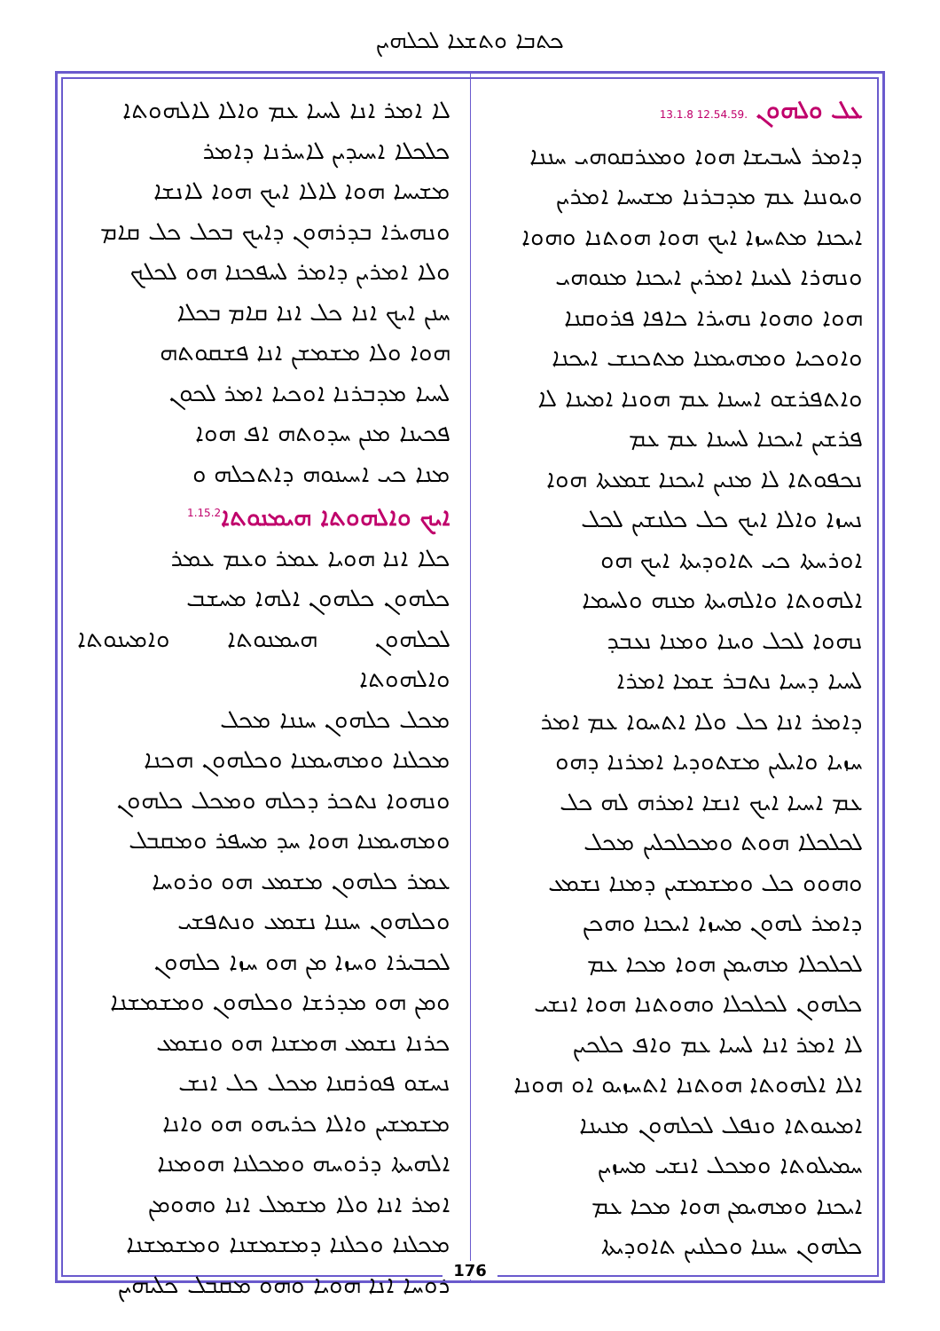ܟܬܒܐ ܘܬܫܥܐ ܠܟܠܗܝܢ
ܥܠ ܘܠܗܘܢ .12.54.59 13.1.8
ܕܐܡܪ ܠܚܒܝܫܐ ܗܘܐ ܘܡܥܪܩܘܗܝ ܚܢܢܐ
ܘܝܘܢܢܐ ܥܡ ܡܕܒܪܢܐ ܡܫܝܚܐ ܐܡܪܝܢ
ܐܝܟܢܐ ܡܬܚܙܐ ܐܝܟ ܗܘܐ ܗܘܬܢܐ ܘܗܘܐ
ܘܢܗܪܐ ܠܥܝܢܐ ܐܡܪܝܢ ܐܝܟܢܐ ܡܢܘܗܝ
ܗܘܐ ܘܗܘܐ ܢܗܝܪܐ ܟܐܦܐ ܦܪܘܩܢܐ
ܘܐܘܟܝܐ ܘܡܗܝܡܢܐ ܡܬܟܢܫ ܐܝܟܢܐ
ܘܐܬܦܪܫܘ ܐܚܝܢܐ ܥܡ ܗܘܢܐ ܐܡܝܢܐ ܠܐ
ܦܪܫܝܢ ܐܝܟܢܐ ܠܚܝܢܐ ܥܡ ܥܡ
ܢܟܦܘܬܐ ܠܐ ܡܢܝܢ ܐܝܟܢܐ ܫܡܥܬܐ ܗܘܐ
ܢܚܙܐ ܘܐܠܐ ܐܝܟ ܟܠ ܟܠܢܫܝܢ ܠܟܠ
ܐܘܪܚܬܐ ܟܝ ܬܐܘܕܝܬܐ ܐܝܟ ܗܘ
ܐܠܗܘܬܐ ܘܐܠܗܝܬܐ ܡܢܗ ܘܠܚܡܐ
ܢܗܘܐ ܠܟܠ ܘܝܢܐ ܘܡܢܐ ܢܥܒܕ
ܠܚܝܐ ܕܚܝܐ ܢܬܒܪ ܫܡܐ ܐܡܪܐ
ܕܐܡܪ ܐܢܐ ܟܠ ܘܠܐ ܐܬܚܘܐ ܥܡ ܐܡܪ
ܚܙܝܐ ܘܐܝܠܝܢ ܡܫܬܘܕܝܐ ܐܡܪܢܐ ܕܗܘ
ܥܡ ܐܚܝܐ ܐܝܟ ܐܢܫܐ ܐܡܪܗ ܠܗ ܟܠ
ܠܟܠܟܠܐ ܗܘܬ ܘܡܟܠܟܠܝܢ ܡܟܠ
ܘܗܘܘ ܟܠ ܘܡܫܡܫܝܢ ܕܡܢܐ ܢܫܡܥ
ܕܐܡܪ ܠܗܘܢ ܡܚܙܐ ܐܝܟܢܐ ܘܗܟܢ
ܠܟܠܟܠܐ ܡܗܝܡܢ ܗܘܐ ܡܟܐ ܥܡ
ܟܠܗܘܢ ܠܟܠܟܠܐ ܘܗܘܬܢܐ ܗܘܐ ܐܢܫܝ
ܠܐ ܐܡܪ ܐܢܐ ܠܚܝܐ ܥܡ ܘܐܦ ܟܠܟܝܢ
ܐܠܐ ܐܠܗܘܬܐ ܗܘܬܢܐ ܐܬܚܙܝܘ ܐܘ ܗܘܢܐ
ܐܡܝܢܘܬܐ ܘܢܦܠ ܠܟܠܗܘܢ ܡܢܝܢܐ
ܚܡܝܠܘܬܐ ܘܡܟܠ ܐܢܫܝ ܡܚܙܝܢ
ܐܝܟܢܐ ܘܡܗܝܡܢ ܗܘܐ ܡܟܐ ܥܡ
ܟܠܗܘܢ ܚܢܢܐ ܘܟܠܢܝܢ ܬܐܘܕܝܬܐ
ܠܐ ܐܡܪ ܐܢܐ ܠܚܝܐ ܥܡ ܘܐܠܐ ܠܐܠܗܘܬܐ
ܟܠܟܠܐ ܐܚܝܕܝܢ ܠܐܚܪܢܐ ܕܐܡܪ
ܡܫܝܚܐ ܗܘܐ ܠܐܠܐ ܐܝܟ ܗܘܐ ܠܐܢܫܐ
ܘܢܗܝܪܐ ܒܕܪܗܘܢ ܕܐܝܟ ܒܟܠ ܟܠ ܩܐܡ
ܘܠܐ ܐܡܪܝܢ ܕܐܡܪ ܠܚܦܟܢܐ ܗܘ ܠܟܠܟ
ܚܢܢ ܐܝܟ ܐܢܐ ܟܠ ܐܢܐ ܩܐܡ ܒܟܠܐ
ܗܘܐ ܘܠܐ ܡܫܡܫܢ ܐܢܐ ܦܫܩܘܬܗ
ܠܚܝܐ ܡܕܒܪܢܐ ܐܘܟܝܐ ܐܡܪ ܠܟܘܢ
ܦܟܝܢܐ ܡܢܢ ܚܕܘܬܗ ܐܦ ܗܘܐ
ܡܢܐ ܟܝ ܐܚܝܢܘܗ ܕܐܬܟܠܗ ܘ
ܐܝܟ ܘܐܠܗܘܬܐ ܗܝܡܢܘܬܐ<sup>1.15.2</sup>
ܟܠܐ ܐܢܐ ܗܘܝܐ ܥܡܪ ܘܥܡ ܥܡܪ
ܟܠܗܘܢ ܟܠܗܘܢ ܐܠܗܐ ܡܚܫܒ
ܠܟܠܗܘܢ ܗܝܡܢܘܬܐ ܘܐܡܝܢܘܬܐ ܘܐܠܗܘܬܐ
ܡܟܠ ܟܠܗܘܢ ܚܢܢܐ ܡܟܠ
ܡܟܠܢܐ ܘܡܗܝܡܢܐ ܘܟܠܗܘܢ ܗܟܢܐ
ܘܢܗܘܐ ܢܬܟܪ ܕܟܠܗ ܘܡܟܠ ܟܠܗܘܢ
ܘܡܗܝܡܢܐ ܗܘܐ ܚܕ ܡܚܦܪ ܘܡܩܒܠ
ܥܡܪ ܟܠܗܘܢ ܡܫܡܥ ܗܘ ܘܪܘܚܐ
ܘܟܠܗܘܢ ܚܢܢܐ ܢܫܡܥ ܘܢܬܦܫܝ
ܠܟܒܝܪܐ ܘܚܙܐ ܡܢ ܗܘ ܚܙܐ ܟܠܗܘܢ
ܘܡܢ ܗܘ ܡܕܪܫܐ ܘܟܠܗܘܢ ܘܡܫܡܫܢܐ
ܟܪܢܐ ܢܫܡܥ ܗܡܫܢܐ ܗܘ ܘܢܫܡܥ
ܢܚܫܘ ܦܘܪܩܢܐ ܡܟܠ ܟܠ ܐܢܫ
ܡܫܡܫܝܢ ܘܐܠܐ ܟܪܝܗܘ ܗܘ ܘܐܢܐ
ܐܠܗܝܬܐ ܕܪܘܚܗ ܘܡܟܠܢܐ ܗܘܡܢܐ
ܐܡܪ ܐܢܐ ܘܠܐ ܡܫܡܠ ܐܢܐ ܘܗܘܡܢ
ܡܟܠܢܐ ܘܟܠܢܐ ܕܡܫܡܫܢܐ ܘܡܫܡܫܢܐ
ܪܘܚܐ ܐܢܐ ܗܘܝܐ ܘܗܘ ܡܩܒܠ ܟܠܝܗܝܢ
176